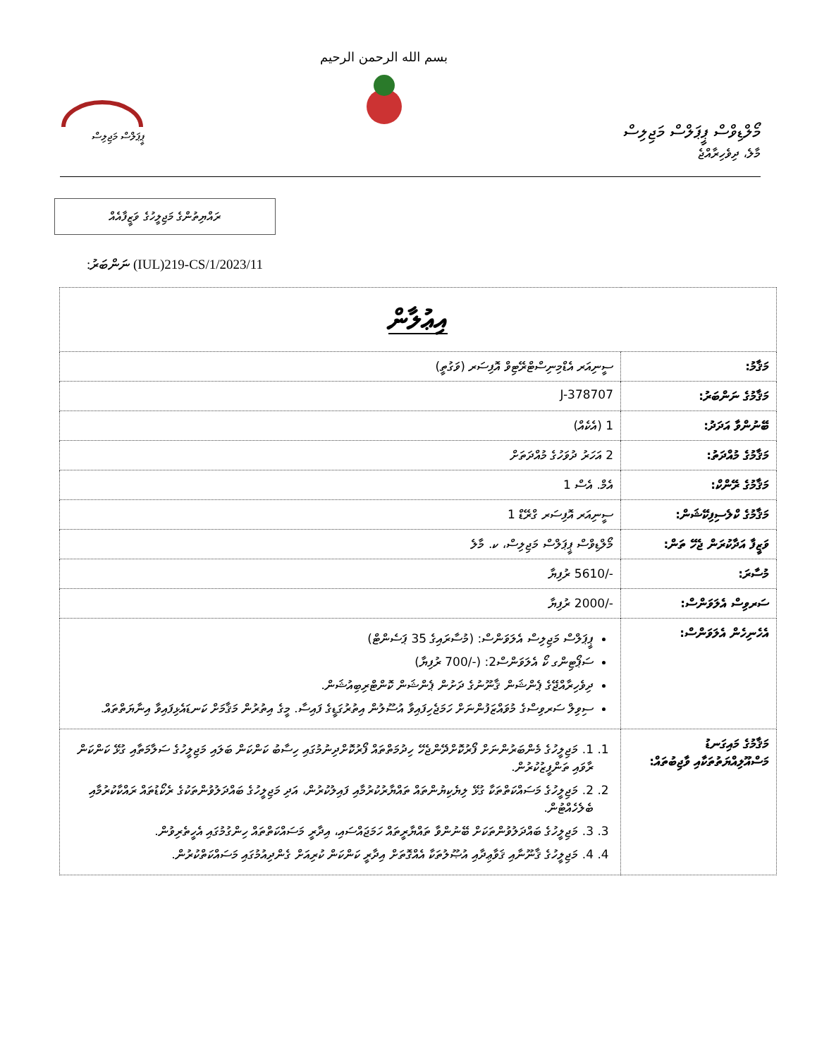މޯލްޑިވްސް ޕީޕަލްސް މަޖިލިސް
މާލެ، ދިވެހިރާއްޖެ
بسم الله الرحمن الرحيم
ޕީޕަލްސް މަޖިލިސް
ރައްޔިތުންގެ މަޖިލީހުގެ ވަޒީފާއެއް
ނަންބަރު: (IUL)219-CS/1/2023/11
| އިޢުލާން | |
| --- | --- |
| މަޤާމު: | ސީނިއަރ އެޑްމިނިސްޓްރޭޓިވް އޮފިސަރ (ވަގުތީ) |
| މަޤާމުގެ ނަންބަރު: | J-378707 |
| ބޭނުންވާ އަދަދު: | 1 (އެކެއް) |
| މަޤާމުގެ މުއްދަތު: | 2 އަހަރު ދުވަހުގެ މުއްދަތަށް |
| މަޤާމުގެ ރޭންކް: | އެމް. އެސް 1 |
| މަޤާމުގެ ކްލެސިފިކޭޝަން: | ސީނިއަރ އޮފިސަރ ގްރޭޑް 1 |
| ވަޒީފާ އަދާކުރަން ޖެހޭ ތަން: | މޯލްޑިވްސް ޕީޕަލްސް މަޖިލިސް، ކ. މާލެ |
| މުސާރަ: | -/5610 ރުފިޔާ |
| ސަރވިސް އެލަވަންސް: | -/2000 ރުފިޔާ |
| އެހެނިހެން އެލަވަންސް: | ޕީޕަލްސް މަޖިލިސް އެލަވަންސް: (މުސާރައިގެ 35 ޕަސެންޓް) ސަޕޯޓިންގ ކޯ އެލަވަންސް2: (-/700 ރުފިޔާ) ދިވެހިރާއްޖޭގެ ޕެންޝަން ޤާނޫނުގެ ދަށުން ޕެންޝަން ކޮންޓްރިބިއުޝަން. ސިވިލް ސަރވިސްގެ މުވައްޒަފުންނަށް ހަމަޖެހިފައިވާ އުސޫލުން އިތުރުގަޑީގެ ފައިސާ. މީގެ އިތުރުން މަޤާމަށް ކަނޑައެޅިފައިވާ އިނާޔަތްތައް. |
| މަޤާމުގެ މައިގަނޑު މަސްއޫލިއްޔަތުތަކާއި ވާޖިބުތައް: | 1. 1. މަޖިލީހުގެ މެންބަރުންނަށް ފޯރުކޮށްދޭންޖެހޭ ހިދުމަތްތައް ފޯރުކޮށްދިނުމުގައި ހިސާބު ކަންކަން ބަލައި މަޖިލީހުގެ ސަލާމަތާއި ގުޅޭ ކަންކަން ރާވައި ތަންފީޒުކުރުން. 2. 2. މަޖިލީހުގެ މަސައްކަތްތަކާ ގުޅޭ ލިޔެކިޔުންތައް ތައްޔާރުކުރުމާއި ފައިލުކުރުން، އަދި މަޖިލީހުގެ ބައްދަލުވުންތަކުގެ ރެކޯޑުތައް ރައްކާކުރުމާއި ބެލެހެއްޓުން. 3. 3. މަޖިލީހުގެ ބައްދަލުވުންތަކަށް ބޭނުންވާ ތައްޔާރީތައް ހަމަޖައްސައި، އިދާރީ މަސައްކަތްތައް ހިންގުމުގައި އެހީތެރިވުން. 4. 4. މަޖިލީހުގެ ޤާނޫނާއި ޤަވާޢިދާއި އުޞޫލުތަކާ އެއްގޮތަށް އިދާރީ ކަންކަން ކުރިއަށް ގެންދިއުމުގައި މަސައްކަތްކުރުން. |